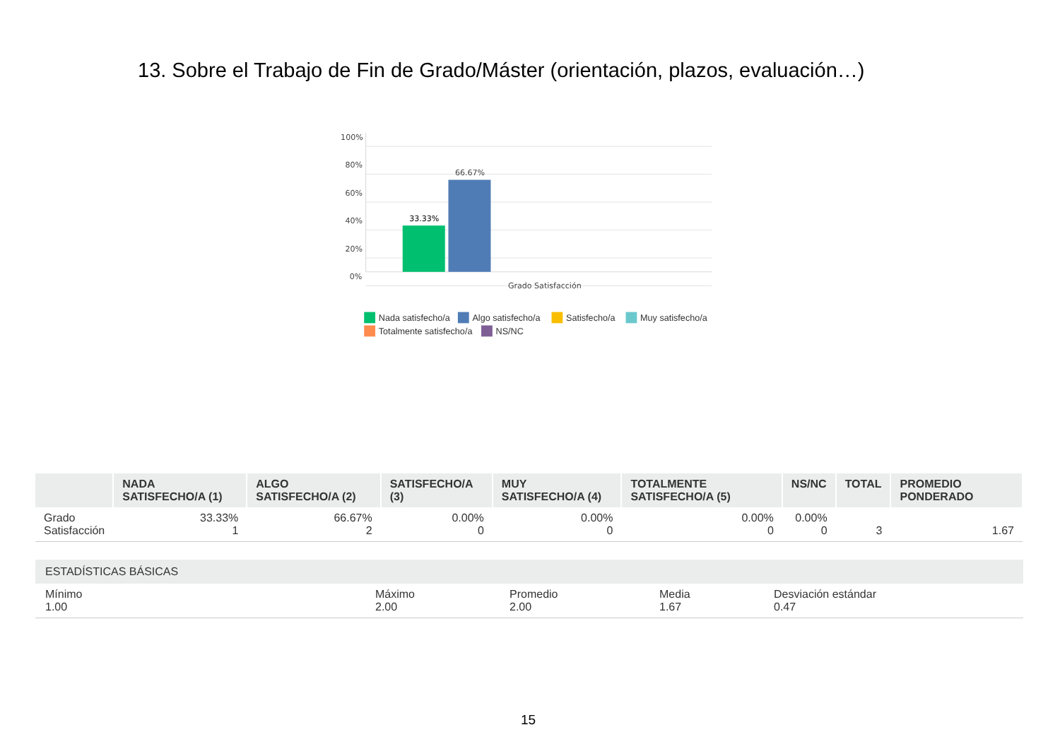13. Sobre el Trabajo de Fin de Grado/Máster (orientación, plazos, evaluación…)
100%
80%
60%
40%
20%
0%
33.33%
66.67%
Grado Satisfacción
Nada satisfecho/a
Algo satisfecho/a
Satisfecho/a
Muy satisfecho/a
Totalmente satisfecho/a
NS/NC
| | NADA SATISFECHO/A (1) | ALGO SATISFECHO/A (2) | SATISFECHO/A (3) | MUY SATISFECHO/A (4) | TOTALMENTE SATISFECHO/A (5) | NS/NC | TOTAL | PROMEDIO PONDERADO |
| --- | --- | --- | --- | --- | --- | --- | --- | --- |
| Grado Satisfacción | 33.33% 1 | 66.67% 2 | 0.00% 0 | 0.00% 0 | 0.00% 0 | 0.00% 0 | 3 | 1.67 |
ESTADÍSTICAS BÁSICAS
Mínimo
1.00
Máximo
2.00
Promedio
2.00
Media
1.67
Desviación estándar
0.47
15